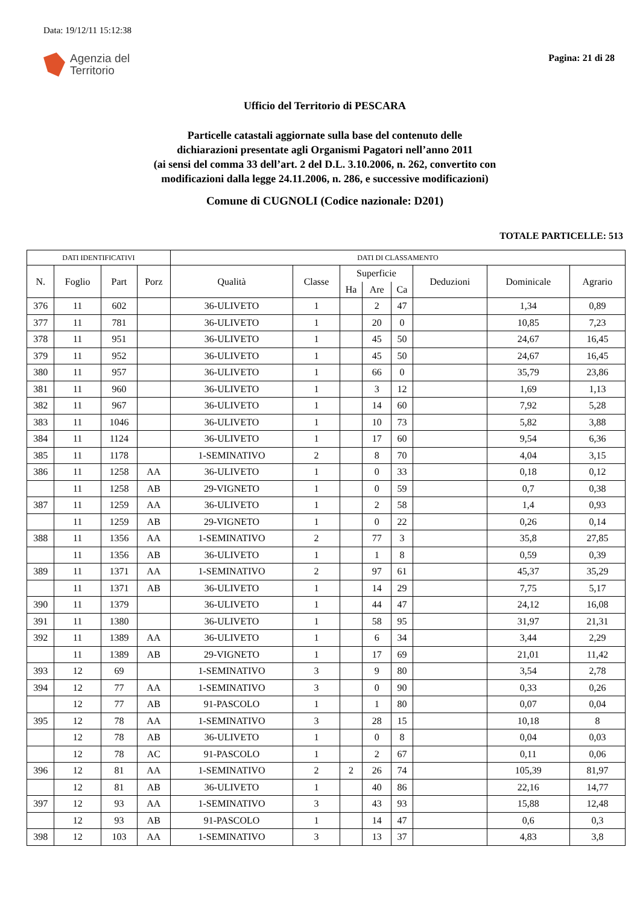Data: 19/12/11 15:12:38
Agenzia del
Territorio
Pagina: 21 di 28
Ufficio del Territorio di PESCARA
Particelle catastali aggiornate sulla base del contenuto delle
dichiarazioni presentate agli Organismi Pagatori nell’anno 2011
(ai sensi del comma 33 dell’art. 2 del D.L. 3.10.2006, n. 262, convertito con
modificazioni dalla legge 24.11.2006, n. 286, e successive modificazioni)
Comune di CUGNOLI (Codice nazionale: D201)
TOTALE PARTICELLE: 513
| DATI IDENTIFICATIVI | | | | DATI DI CLASSAMENTO | | | | | | | |
| --- | --- | --- | --- | --- | --- | --- | --- | --- | --- | --- | --- |
| N. | Foglio | Part | Porz | Qualità | Classe | Superficie | | | Deduzioni | Dominicale | Agrario |
| | | | | | | Ha | Are | Ca | | | |
| 376 | 11 | 602 | | 36-ULIVETO | 1 | | 2 | 47 | | 1,34 | 0,89 |
| 377 | 11 | 781 | | 36-ULIVETO | 1 | | 20 | 0 | | 10,85 | 7,23 |
| 378 | 11 | 951 | | 36-ULIVETO | 1 | | 45 | 50 | | 24,67 | 16,45 |
| 379 | 11 | 952 | | 36-ULIVETO | 1 | | 45 | 50 | | 24,67 | 16,45 |
| 380 | 11 | 957 | | 36-ULIVETO | 1 | | 66 | 0 | | 35,79 | 23,86 |
| 381 | 11 | 960 | | 36-ULIVETO | 1 | | 3 | 12 | | 1,69 | 1,13 |
| 382 | 11 | 967 | | 36-ULIVETO | 1 | | 14 | 60 | | 7,92 | 5,28 |
| 383 | 11 | 1046 | | 36-ULIVETO | 1 | | 10 | 73 | | 5,82 | 3,88 |
| 384 | 11 | 1124 | | 36-ULIVETO | 1 | | 17 | 60 | | 9,54 | 6,36 |
| 385 | 11 | 1178 | | 1-SEMINATIVO | 2 | | 8 | 70 | | 4,04 | 3,15 |
| 386 | 11 | 1258 | AA | 36-ULIVETO | 1 | | 0 | 33 | | 0,18 | 0,12 |
| | 11 | 1258 | AB | 29-VIGNETO | 1 | | 0 | 59 | | 0,7 | 0,38 |
| 387 | 11 | 1259 | AA | 36-ULIVETO | 1 | | 2 | 58 | | 1,4 | 0,93 |
| | 11 | 1259 | AB | 29-VIGNETO | 1 | | 0 | 22 | | 0,26 | 0,14 |
| 388 | 11 | 1356 | AA | 1-SEMINATIVO | 2 | | 77 | 3 | | 35,8 | 27,85 |
| | 11 | 1356 | AB | 36-ULIVETO | 1 | | 1 | 8 | | 0,59 | 0,39 |
| 389 | 11 | 1371 | AA | 1-SEMINATIVO | 2 | | 97 | 61 | | 45,37 | 35,29 |
| | 11 | 1371 | AB | 36-ULIVETO | 1 | | 14 | 29 | | 7,75 | 5,17 |
| 390 | 11 | 1379 | | 36-ULIVETO | 1 | | 44 | 47 | | 24,12 | 16,08 |
| 391 | 11 | 1380 | | 36-ULIVETO | 1 | | 58 | 95 | | 31,97 | 21,31 |
| 392 | 11 | 1389 | AA | 36-ULIVETO | 1 | | 6 | 34 | | 3,44 | 2,29 |
| | 11 | 1389 | AB | 29-VIGNETO | 1 | | 17 | 69 | | 21,01 | 11,42 |
| 393 | 12 | 69 | | 1-SEMINATIVO | 3 | | 9 | 80 | | 3,54 | 2,78 |
| 394 | 12 | 77 | AA | 1-SEMINATIVO | 3 | | 0 | 90 | | 0,33 | 0,26 |
| | 12 | 77 | AB | 91-PASCOLO | 1 | | 1 | 80 | | 0,07 | 0,04 |
| 395 | 12 | 78 | AA | 1-SEMINATIVO | 3 | | 28 | 15 | | 10,18 | 8 |
| | 12 | 78 | AB | 36-ULIVETO | 1 | | 0 | 8 | | 0,04 | 0,03 |
| | 12 | 78 | AC | 91-PASCOLO | 1 | | 2 | 67 | | 0,11 | 0,06 |
| 396 | 12 | 81 | AA | 1-SEMINATIVO | 2 | 2 | 26 | 74 | | 105,39 | 81,97 |
| | 12 | 81 | AB | 36-ULIVETO | 1 | | 40 | 86 | | 22,16 | 14,77 |
| 397 | 12 | 93 | AA | 1-SEMINATIVO | 3 | | 43 | 93 | | 15,88 | 12,48 |
| | 12 | 93 | AB | 91-PASCOLO | 1 | | 14 | 47 | | 0,6 | 0,3 |
| 398 | 12 | 103 | AA | 1-SEMINATIVO | 3 | | 13 | 37 | | 4,83 | 3,8 |